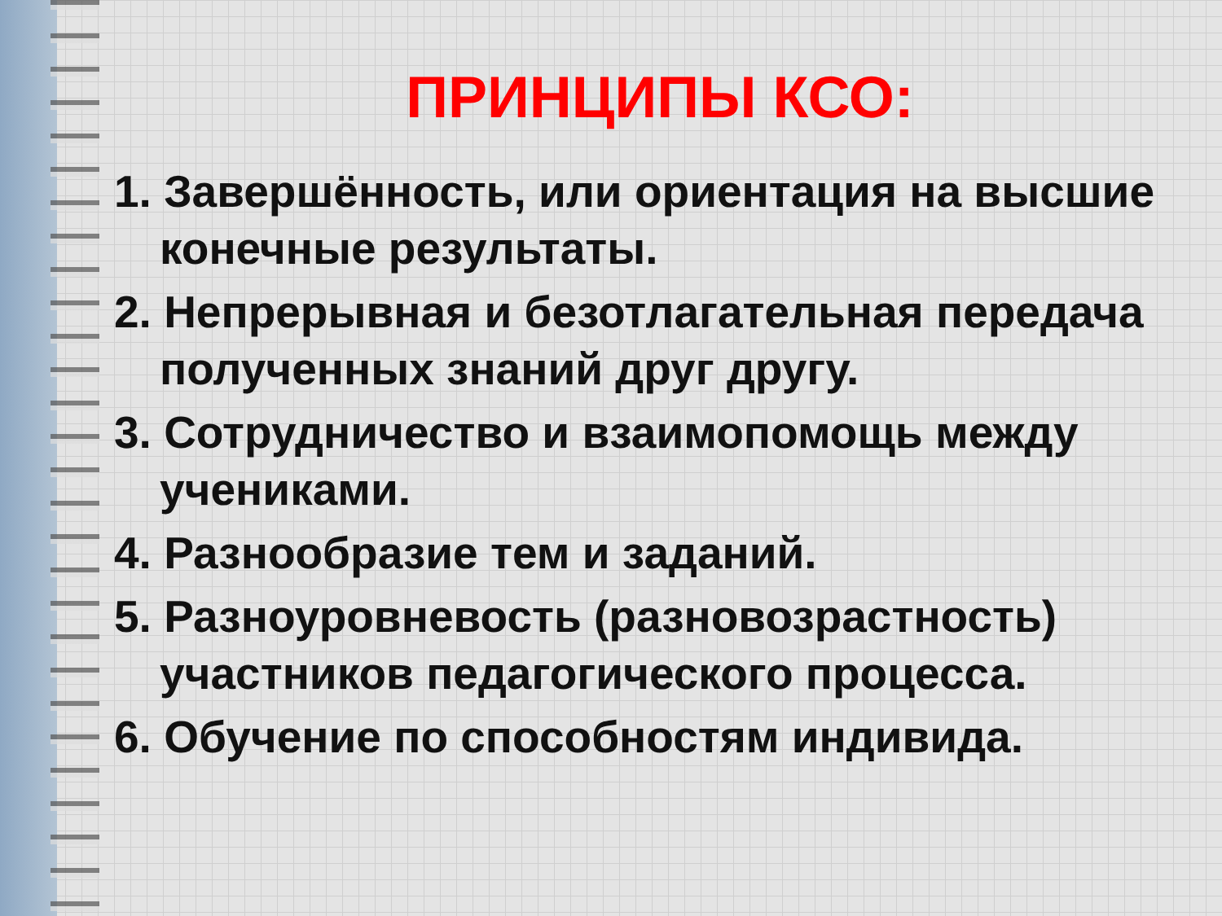ПРИНЦИПЫ КСО:
1. Завершённость, или ориентация на высшие конечные результаты.
2. Непрерывная и безотлагательная передача полученных знаний друг другу.
3. Сотрудничество и взаимопомощь между учениками.
4. Разнообразие тем и заданий.
5. Разноуровневость (разновозрастность) участников педагогического процесса.
6. Обучение по способностям индивида.